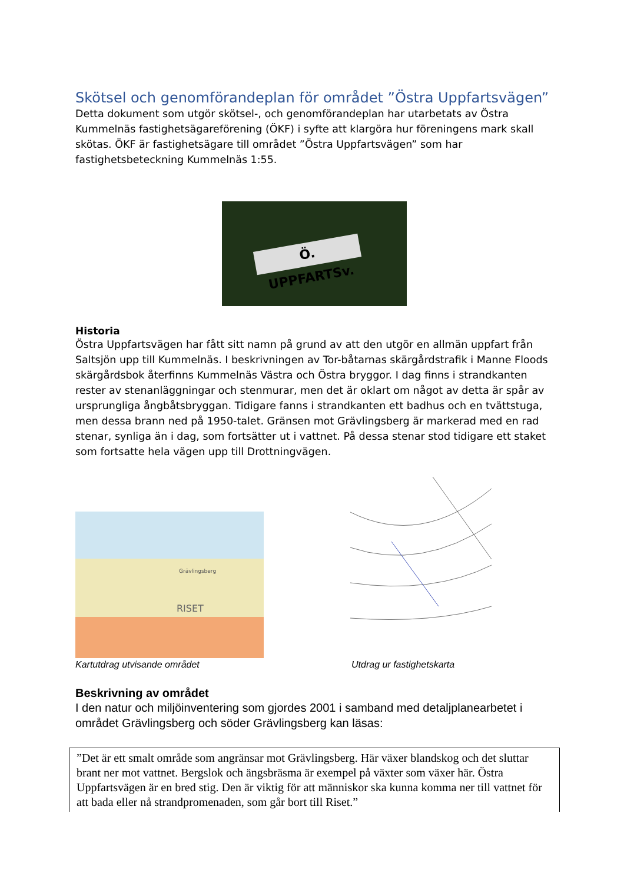Skötsel och genomförandeplan för området ”Östra Uppfartsvägen”
Detta dokument som utgör skötsel-, och genomförandeplan har utarbetats av Östra Kummelnäs fastighetsägareförening (ÖKF) i syfte att klargöra hur föreningens mark skall skötas. ÖKF är fastighetsägare till området ”Östra Uppfartsvägen” som har fastighetsbeteckning Kummelnäs 1:55.
Ö. UPPFARTSv.
Historia
Östra Uppfartsvägen har fått sitt namn på grund av att den utgör en allmän uppfart från Saltsjön upp till Kummelnäs. I beskrivningen av Tor-båtarnas skärgårdstrafik i Manne Floods skärgårdsbok återfinns Kummelnäs Västra och Östra bryggor. I dag finns i strandkanten rester av stenanläggningar och stenmurar, men det är oklart om något av detta är spår av ursprungliga ångbåtsbryggan. Tidigare fanns i strandkanten ett badhus och en tvättstuga, men dessa brann ned på 1950-talet. Gränsen mot Grävlingsberg är markerad med en rad stenar, synliga än i dag, som fortsätter ut i vattnet. På dessa stenar stod tidigare ett staket som fortsatte hela vägen upp till Drottningvägen.
RISET
Grävlingsberg
Kartutdrag utvisande området Utdrag ur fastighetskarta
Beskrivning av området
I den natur och miljöinventering som gjordes 2001 i samband med detaljplanearbetet i området Grävlingsberg och söder Grävlingsberg kan läsas:
”Det är ett smalt område som angränsar mot Grävlingsberg. Här växer blandskog och det sluttar brant ner mot vattnet. Bergslok och ängsbräsma är exempel på växter som växer här. Östra Uppfartsvägen är en bred stig. Den är viktig för att människor ska kunna komma ner till vattnet för att bada eller nå strandpromenaden, som går bort till Riset.”